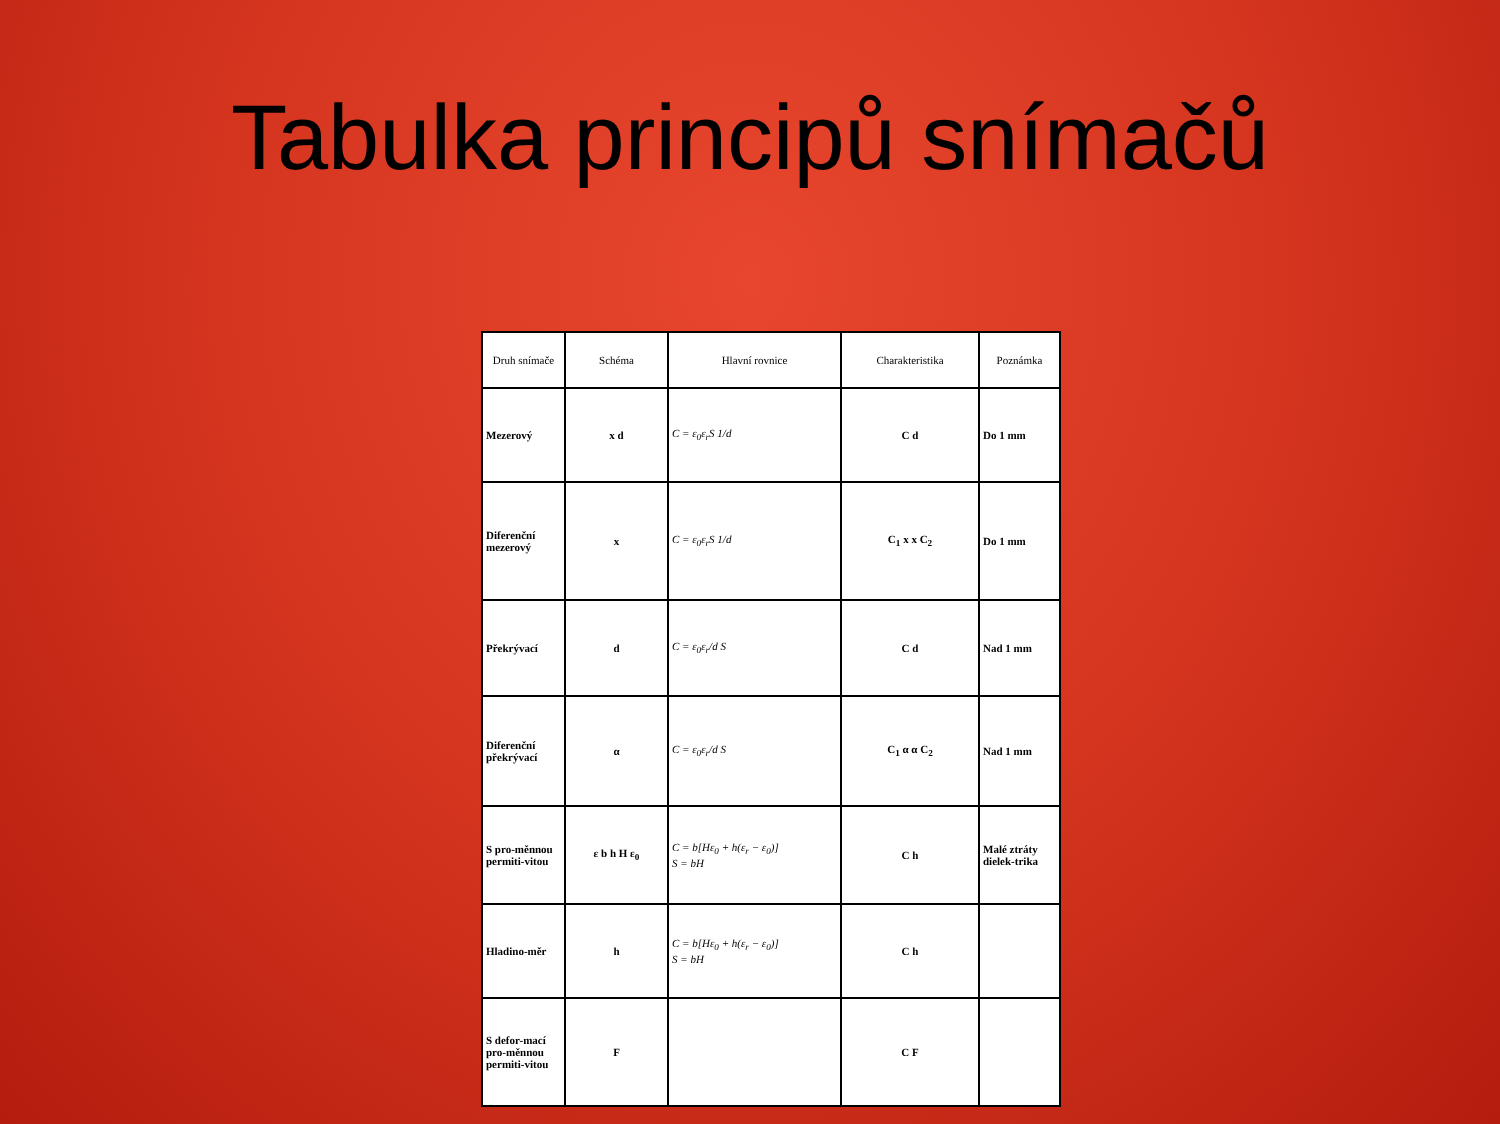Tabulka principů snímačů
| Druh snímače | Schéma | Hlavní rovnice | Charakteristika | Poznámka |
| --- | --- | --- | --- | --- |
| Mezerový | x d | C = ε<sub>0</sub>ε<sub>r</sub>S 1/d | C d | Do 1 mm |
| Diferenční mezerový | x | C = ε<sub>0</sub>ε<sub>r</sub>S 1/d | C<sub>1</sub> x x C<sub>2</sub> | Do 1 mm |
| Překrývací | d | C = ε<sub>0</sub>ε<sub>r</sub>/d S | C d | Nad 1 mm |
| Diferenční překrývací | α | C = ε<sub>0</sub>ε<sub>r</sub>/d S | C<sub>1</sub> α α C<sub>2</sub> | Nad 1 mm |
| S pro-měnnou permiti-vitou | ε b h H ε<sub>0</sub> | C = b[Hε<sub>0</sub> + h(ε<sub>r</sub> − ε<sub>0</sub>)] S = bH | C h | Malé ztráty dielek-trika |
| Hladino-měr | h | C = b[Hε<sub>0</sub> + h(ε<sub>r</sub> − ε<sub>0</sub>)] S = bH | C h | |
| S defor-mací pro-měnnou permiti-vitou | F | | C F | |